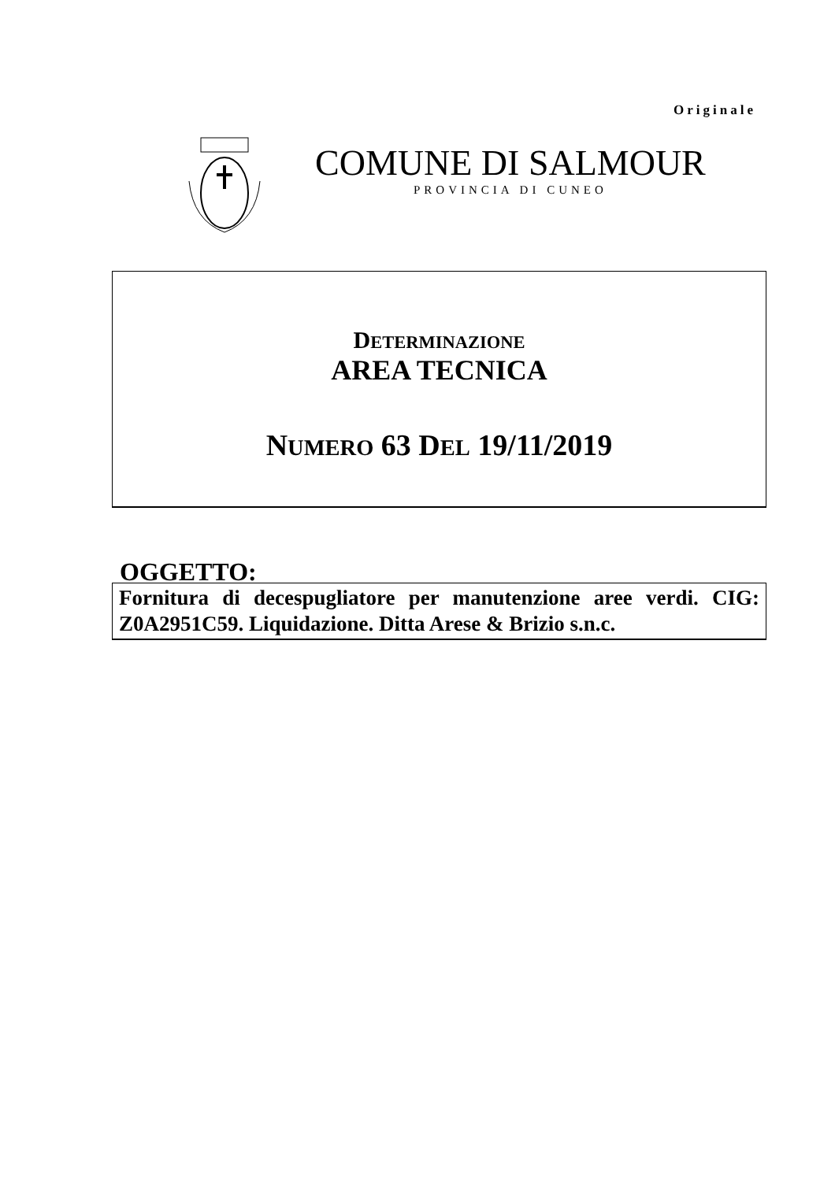Originale
COMUNE DI SALMOUR
PROVINCIA DI CUNEO
DETERMINAZIONE
AREA TECNICA
NUMERO 63 DEL 19/11/2019
OGGETTO:
Fornitura di decespugliatore per manutenzione aree verdi. CIG: Z0A2951C59. Liquidazione. Ditta Arese & Brizio s.n.c.